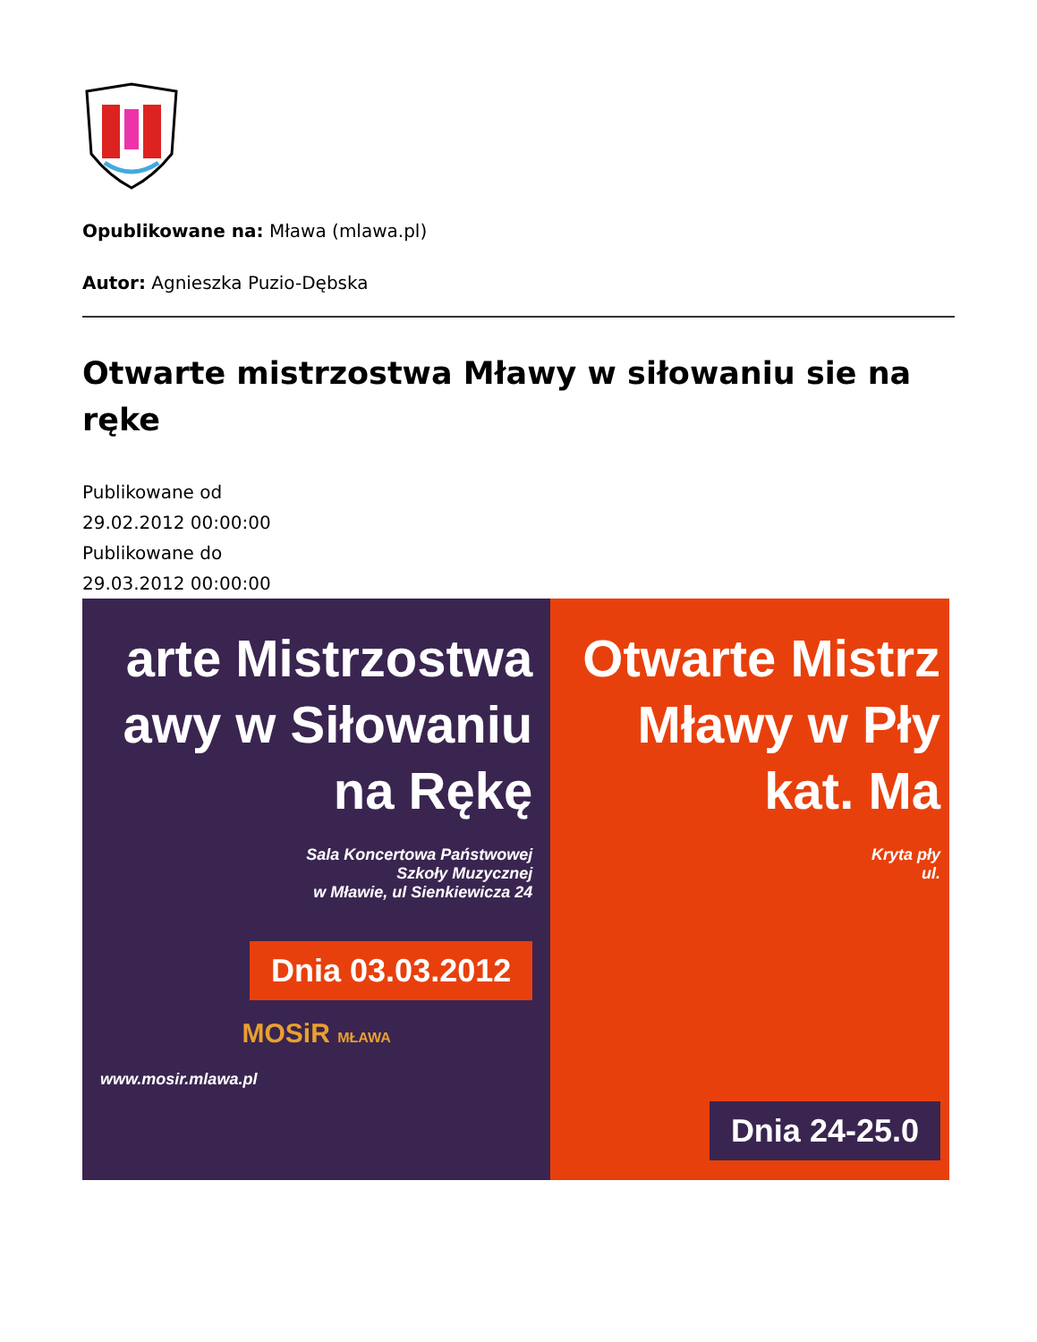Opublikowane na: Mława (mlawa.pl)
Autor: Agnieszka Puzio-Dębska
Otwarte mistrzostwa Mławy w siłowaniu sie na ręke
Publikowane od
29.02.2012 00:00:00
Publikowane do
29.03.2012 00:00:00
arte Mistrzostwa
awy w Siłowaniu
na Rękę
Sala Koncertowa Państwowej
Szkoły Muzycznej
w Mławie, ul Sienkiewicza 24
Dnia 03.03.2012
MOSiR MŁAWA
www.mosir.mlawa.pl
Otwarte Mistrz
Mławy w Pły
kat. Ma
Kryta pły
ul.
Dnia 24-25.0